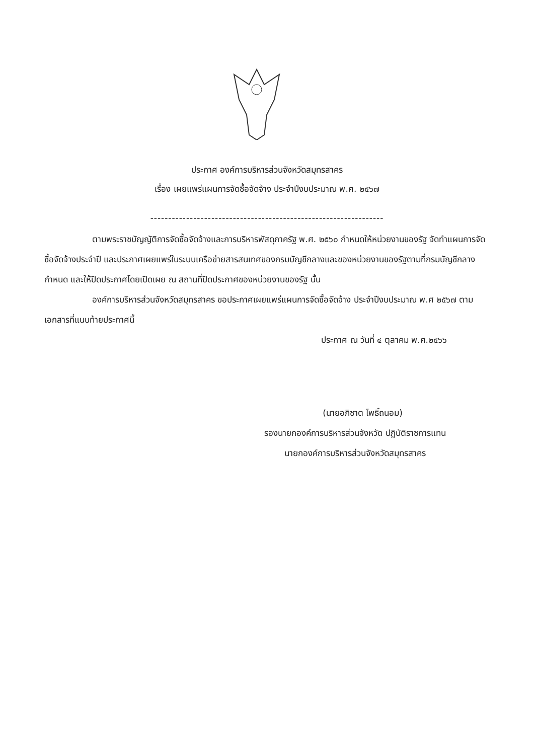ประกาศ องค์การบริหารส่วนจังหวัดสมุทรสาคร
เรื่อง เผยแพร่แผนการจัดซื้อจัดจ้าง ประจำปีงบประมาณ พ.ศ. ๒๕๖๗
-----------------------------------------------------------------
ตามพระราชบัญญัติการจัดซื้อจัดจ้างและการบริหารพัสดุภาครัฐ พ.ศ. ๒๕๖๐ กำหนดให้หน่วยงานของรัฐ จัดทำแผนการจัดซื้อจัดจ้างประจำปี และประกาศเผยแพร่ในระบบเครือข่ายสารสนเทศของกรมบัญชีกลางและของหน่วยงานของรัฐตามที่กรมบัญชีกลางกำหนด และให้ปิดประกาศโดยเปิดเผย ณ สถานที่ปิดประกาศของหน่วยงานของรัฐ นั้น
องค์การบริหารส่วนจังหวัดสมุทรสาคร ขอประกาศเผยแพร่แผนการจัดซื้อจัดจ้าง ประจำปีงบประมาณ พ.ศ ๒๕๖๗ ตามเอกสารที่แนบท้ายประกาศนี้
ประกาศ ณ วันที่ ๔ ตุลาคม พ.ศ.๒๕๖๖
(นายอภิชาต โพธิ์ถนอม)
รองนายกองค์การบริหารส่วนจังหวัด ปฏิบัติราชการแทน
นายกองค์การบริหารส่วนจังหวัดสมุทรสาคร